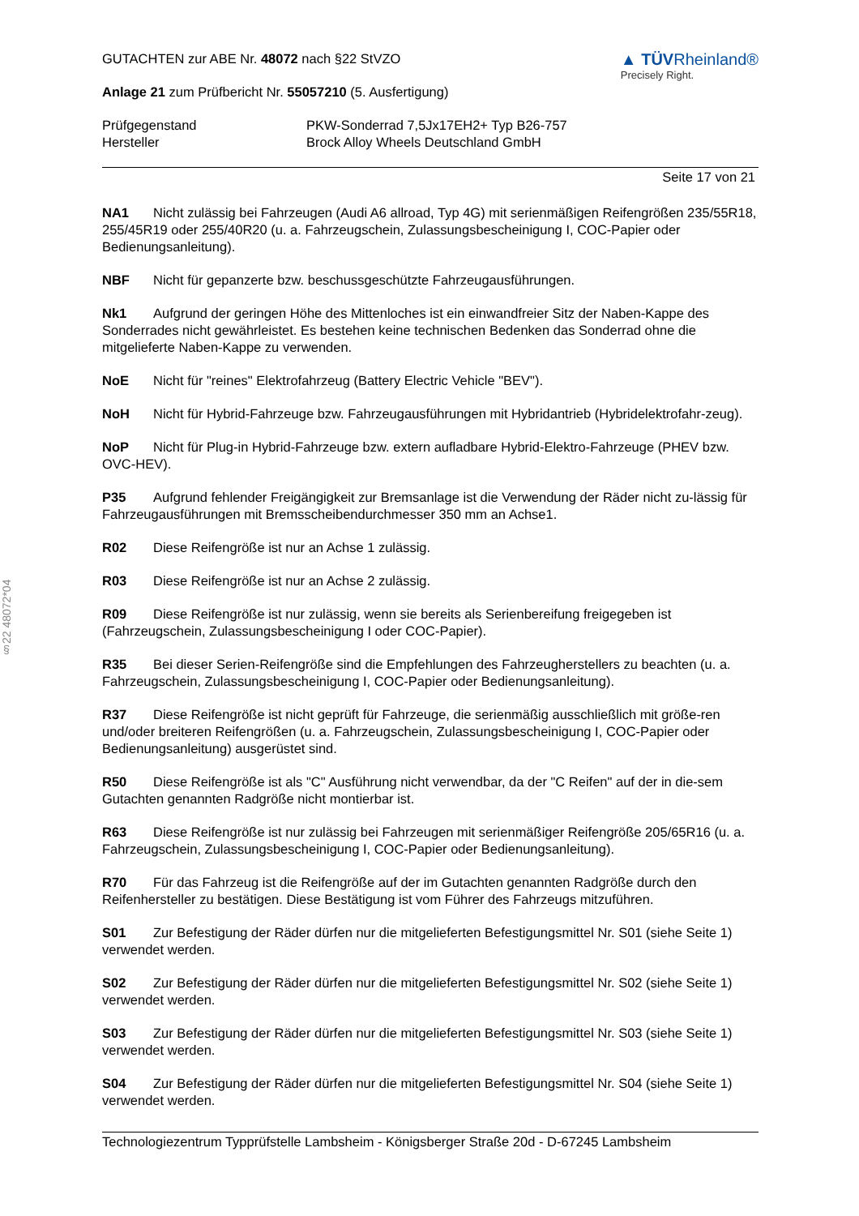§22 48072*04
GUTACHTEN zur ABE Nr. 48072 nach §22 StVZO
Anlage 21 zum Prüfbericht Nr. 55057210 (5. Ausfertigung)
▲ TÜVRheinland®
Precisely Right.
Prüfgegenstand
PKW-Sonderrad 7,5Jx17EH2+ Typ B26-757
Hersteller
Brock Alloy Wheels Deutschland GmbH
Seite 17 von 21
NA1 Nicht zulässig bei Fahrzeugen (Audi A6 allroad, Typ 4G) mit serienmäßigen Reifengrößen 235/55R18, 255/45R19 oder 255/40R20 (u. a. Fahrzeugschein, Zulassungsbescheinigung I, COC-Papier oder Bedienungsanleitung).
NBF Nicht für gepanzerte bzw. beschussgeschützte Fahrzeugausführungen.
Nk1 Aufgrund der geringen Höhe des Mittenloches ist ein einwandfreier Sitz der Naben-Kappe des Sonderrades nicht gewährleistet. Es bestehen keine technischen Bedenken das Sonderrad ohne die mitgelieferte Naben-Kappe zu verwenden.
NoE Nicht für "reines" Elektrofahrzeug (Battery Electric Vehicle "BEV").
NoH Nicht für Hybrid-Fahrzeuge bzw. Fahrzeugausführungen mit Hybridantrieb (Hybridelektrofahr-zeug).
NoP Nicht für Plug-in Hybrid-Fahrzeuge bzw. extern aufladbare Hybrid-Elektro-Fahrzeuge (PHEV bzw. OVC-HEV).
P35 Aufgrund fehlender Freigängigkeit zur Bremsanlage ist die Verwendung der Räder nicht zu-lässig für Fahrzeugausführungen mit Bremsscheibendurchmesser 350 mm an Achse1.
R02 Diese Reifengröße ist nur an Achse 1 zulässig.
R03 Diese Reifengröße ist nur an Achse 2 zulässig.
R09 Diese Reifengröße ist nur zulässig, wenn sie bereits als Serienbereifung freigegeben ist (Fahrzeugschein, Zulassungsbescheinigung I oder COC-Papier).
R35 Bei dieser Serien-Reifengröße sind die Empfehlungen des Fahrzeugherstellers zu beachten (u. a. Fahrzeugschein, Zulassungsbescheinigung I, COC-Papier oder Bedienungsanleitung).
R37 Diese Reifengröße ist nicht geprüft für Fahrzeuge, die serienmäßig ausschließlich mit größe-ren und/oder breiteren Reifengrößen (u. a. Fahrzeugschein, Zulassungsbescheinigung I, COC-Papier oder Bedienungsanleitung) ausgerüstet sind.
R50 Diese Reifengröße ist als "C" Ausführung nicht verwendbar, da der "C Reifen" auf der in die-sem Gutachten genannten Radgröße nicht montierbar ist.
R63 Diese Reifengröße ist nur zulässig bei Fahrzeugen mit serienmäßiger Reifengröße 205/65R16 (u. a. Fahrzeugschein, Zulassungsbescheinigung I, COC-Papier oder Bedienungsanleitung).
R70 Für das Fahrzeug ist die Reifengröße auf der im Gutachten genannten Radgröße durch den Reifenhersteller zu bestätigen. Diese Bestätigung ist vom Führer des Fahrzeugs mitzuführen.
S01 Zur Befestigung der Räder dürfen nur die mitgelieferten Befestigungsmittel Nr. S01 (siehe Seite 1) verwendet werden.
S02 Zur Befestigung der Räder dürfen nur die mitgelieferten Befestigungsmittel Nr. S02 (siehe Seite 1) verwendet werden.
S03 Zur Befestigung der Räder dürfen nur die mitgelieferten Befestigungsmittel Nr. S03 (siehe Seite 1) verwendet werden.
S04 Zur Befestigung der Räder dürfen nur die mitgelieferten Befestigungsmittel Nr. S04 (siehe Seite 1) verwendet werden.
Technologiezentrum Typprüfstelle Lambsheim - Königsberger Straße 20d - D-67245 Lambsheim